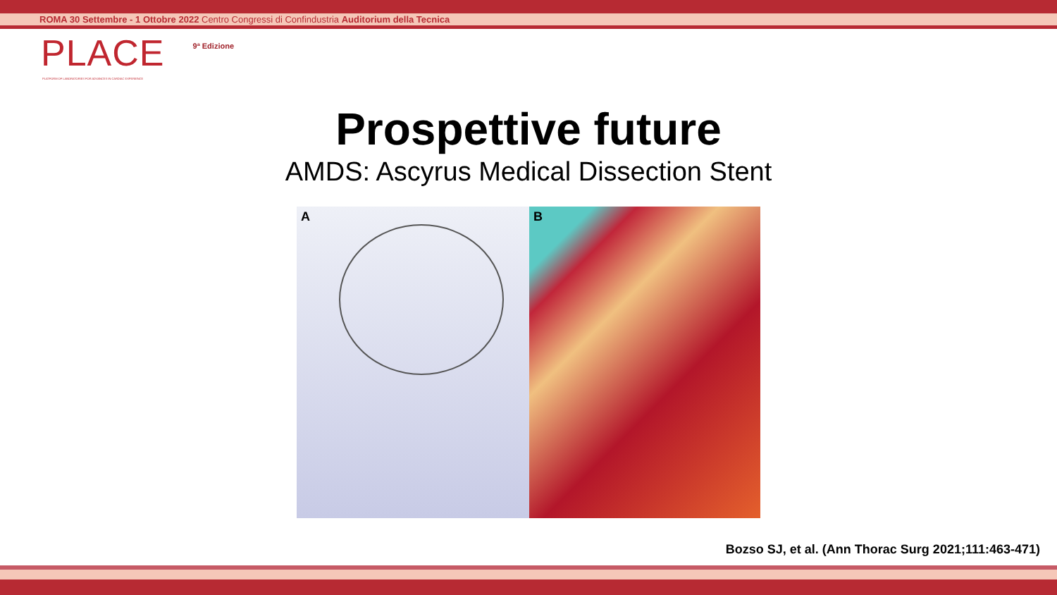ROMA 30 Settembre - 1 Ottobre 2022 Centro Congressi di Confindustria Auditorium della Tecnica
PLACE 9ª Edizione
PLATFORM OF LABORATORIES FOR ADVANCES IN CARDIAC EXPERIENCE
Prospettive future
AMDS: Ascyrus Medical Dissection Stent
A
B
Bozso SJ, et al. (Ann Thorac Surg 2021;111:463-471)